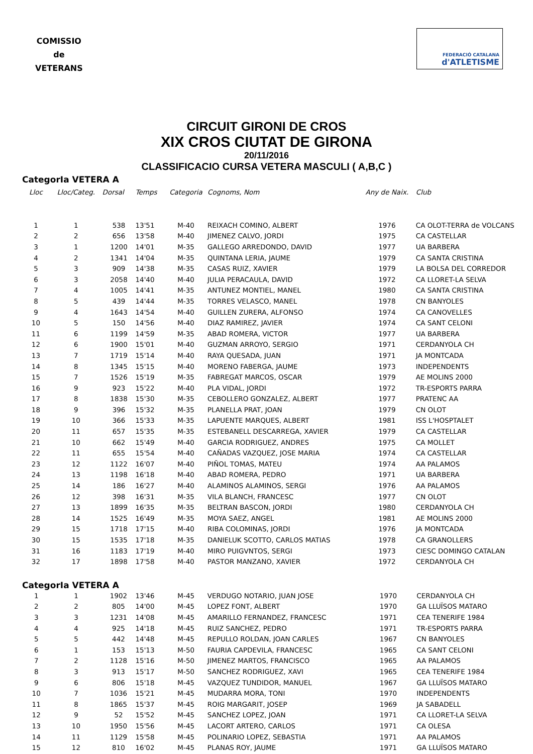COMISSIO
de
VETERANS
FEDERACIÓ CATALANA
d'ATLETISME
CIRCUIT GIRONI DE CROS
XIX CROS CIUTAT DE GIRONA
20/11/2016
CLASSIFICACIO CURSA VETERA MASCULI ( A,B,C )
CategorIa VETERA A
| Lloc | Lloc/Categ. | Dorsal | Temps | Categoria | Cognoms, Nom | Any de Naix. | Club |
| --- | --- | --- | --- | --- | --- | --- | --- |
| 1 | 1 | 538 | 13'51 | M-40 | REIXACH COMINO, ALBERT | 1976 | CA OLOT-TERRA de VOLCANS |
| 2 | 2 | 656 | 13'58 | M-40 | JIMENEZ CALVO, JORDI | 1975 | CA CASTELLAR |
| 3 | 1 | 1200 | 14'01 | M-35 | GALLEGO ARREDONDO, DAVID | 1977 | UA BARBERA |
| 4 | 2 | 1341 | 14'04 | M-35 | QUINTANA LERIA, JAUME | 1979 | CA SANTA CRISTINA |
| 5 | 3 | 909 | 14'38 | M-35 | CASAS RUIZ, XAVIER | 1979 | LA BOLSA DEL CORREDOR |
| 6 | 3 | 2058 | 14'40 | M-40 | JULIA PERACAULA, DAVID | 1972 | CA LLORET-LA SELVA |
| 7 | 4 | 1005 | 14'41 | M-35 | ANTUNEZ MONTIEL, MANEL | 1980 | CA SANTA CRISTINA |
| 8 | 5 | 439 | 14'44 | M-35 | TORRES VELASCO, MANEL | 1978 | CN BANYOLES |
| 9 | 4 | 1643 | 14'54 | M-40 | GUILLEN ZURERA, ALFONSO | 1974 | CA CANOVELLES |
| 10 | 5 | 150 | 14'56 | M-40 | DIAZ RAMIREZ, JAVIER | 1974 | CA SANT CELONI |
| 11 | 6 | 1199 | 14'59 | M-35 | ABAD ROMERA, VICTOR | 1977 | UA BARBERA |
| 12 | 6 | 1900 | 15'01 | M-40 | GUZMAN ARROYO, SERGIO | 1971 | CERDANYOLA CH |
| 13 | 7 | 1719 | 15'14 | M-40 | RAYA QUESADA, JUAN | 1971 | JA MONTCADA |
| 14 | 8 | 1345 | 15'15 | M-40 | MORENO FABERGA, JAUME | 1973 | INDEPENDENTS |
| 15 | 7 | 1526 | 15'19 | M-35 | FABREGAT MARCOS, OSCAR | 1979 | AE MOLINS 2000 |
| 16 | 9 | 923 | 15'22 | M-40 | PLA VIDAL, JORDI | 1972 | TR-ESPORTS PARRA |
| 17 | 8 | 1838 | 15'30 | M-35 | CEBOLLERO GONZALEZ, ALBERT | 1977 | PRATENC AA |
| 18 | 9 | 396 | 15'32 | M-35 | PLANELLA PRAT, JOAN | 1979 | CN OLOT |
| 19 | 10 | 366 | 15'33 | M-35 | LAPUENTE MARQUES, ALBERT | 1981 | ISS L'HOSPTALET |
| 20 | 11 | 657 | 15'35 | M-35 | ESTEBANELL DESCARREGA, XAVIER | 1979 | CA CASTELLAR |
| 21 | 10 | 662 | 15'49 | M-40 | GARCIA RODRIGUEZ, ANDRES | 1975 | CA MOLLET |
| 22 | 11 | 655 | 15'54 | M-40 | CAÑADAS VAZQUEZ, JOSE MARIA | 1974 | CA CASTELLAR |
| 23 | 12 | 1122 | 16'07 | M-40 | PIÑOL TOMAS, MATEU | 1974 | AA PALAMOS |
| 24 | 13 | 1198 | 16'18 | M-40 | ABAD ROMERA, PEDRO | 1971 | UA BARBERA |
| 25 | 14 | 186 | 16'27 | M-40 | ALAMINOS ALAMINOS, SERGI | 1976 | AA PALAMOS |
| 26 | 12 | 398 | 16'31 | M-35 | VILA BLANCH, FRANCESC | 1977 | CN OLOT |
| 27 | 13 | 1899 | 16'35 | M-35 | BELTRAN BASCON, JORDI | 1980 | CERDANYOLA CH |
| 28 | 14 | 1525 | 16'49 | M-35 | MOYA SAEZ, ANGEL | 1981 | AE MOLINS 2000 |
| 29 | 15 | 1718 | 17'15 | M-40 | RIBA COLOMINAS, JORDI | 1976 | JA MONTCADA |
| 30 | 15 | 1535 | 17'18 | M-35 | DANIELUK SCOTTO, CARLOS MATIAS | 1978 | CA GRANOLLERS |
| 31 | 16 | 1183 | 17'19 | M-40 | MIRO PUIGVNTOS, SERGI | 1973 | CIESC DOMINGO CATALAN |
| 32 | 17 | 1898 | 17'58 | M-40 | PASTOR MANZANO, XAVIER | 1972 | CERDANYOLA CH |
CategorIa VETERA A
| 1 | 1 | 1902 | 13'46 | M-45 | VERDUGO NOTARIO, JUAN JOSE | 1970 | CERDANYOLA CH |
| 2 | 2 | 805 | 14'00 | M-45 | LOPEZ FONT, ALBERT | 1970 | GA LLUÏSOS MATARO |
| 3 | 3 | 1231 | 14'08 | M-45 | AMARILLO FERNANDEZ, FRANCESC | 1971 | CEA TENERIFE 1984 |
| 4 | 4 | 925 | 14'18 | M-45 | RUIZ SANCHEZ, PEDRO | 1971 | TR-ESPORTS PARRA |
| 5 | 5 | 442 | 14'48 | M-45 | REPULLO ROLDAN, JOAN CARLES | 1967 | CN BANYOLES |
| 6 | 1 | 153 | 15'13 | M-50 | FAURIA CAPDEVILA, FRANCESC | 1965 | CA SANT CELONI |
| 7 | 2 | 1128 | 15'16 | M-50 | JIMENEZ MARTOS, FRANCISCO | 1965 | AA PALAMOS |
| 8 | 3 | 913 | 15'17 | M-50 | SANCHEZ RODRIGUEZ, XAVI | 1965 | CEA TENERIFE 1984 |
| 9 | 6 | 806 | 15'18 | M-45 | VAZQUEZ TUNDIDOR, MANUEL | 1967 | GA LLUÏSOS MATARO |
| 10 | 7 | 1036 | 15'21 | M-45 | MUDARRA MORA, TONI | 1970 | INDEPENDENTS |
| 11 | 8 | 1865 | 15'37 | M-45 | ROIG MARGARIT, JOSEP | 1969 | JA SABADELL |
| 12 | 9 | 52 | 15'52 | M-45 | SANCHEZ LOPEZ, JOAN | 1971 | CA LLORET-LA SELVA |
| 13 | 10 | 1950 | 15'56 | M-45 | LACORT ARTERO, CARLOS | 1971 | CA OLESA |
| 14 | 11 | 1129 | 15'58 | M-45 | POLINARIO LOPEZ, SEBASTIA | 1971 | AA PALAMOS |
| 15 | 12 | 810 | 16'02 | M-45 | PLANAS ROY, JAUME | 1971 | GA LLUÏSOS MATARO |